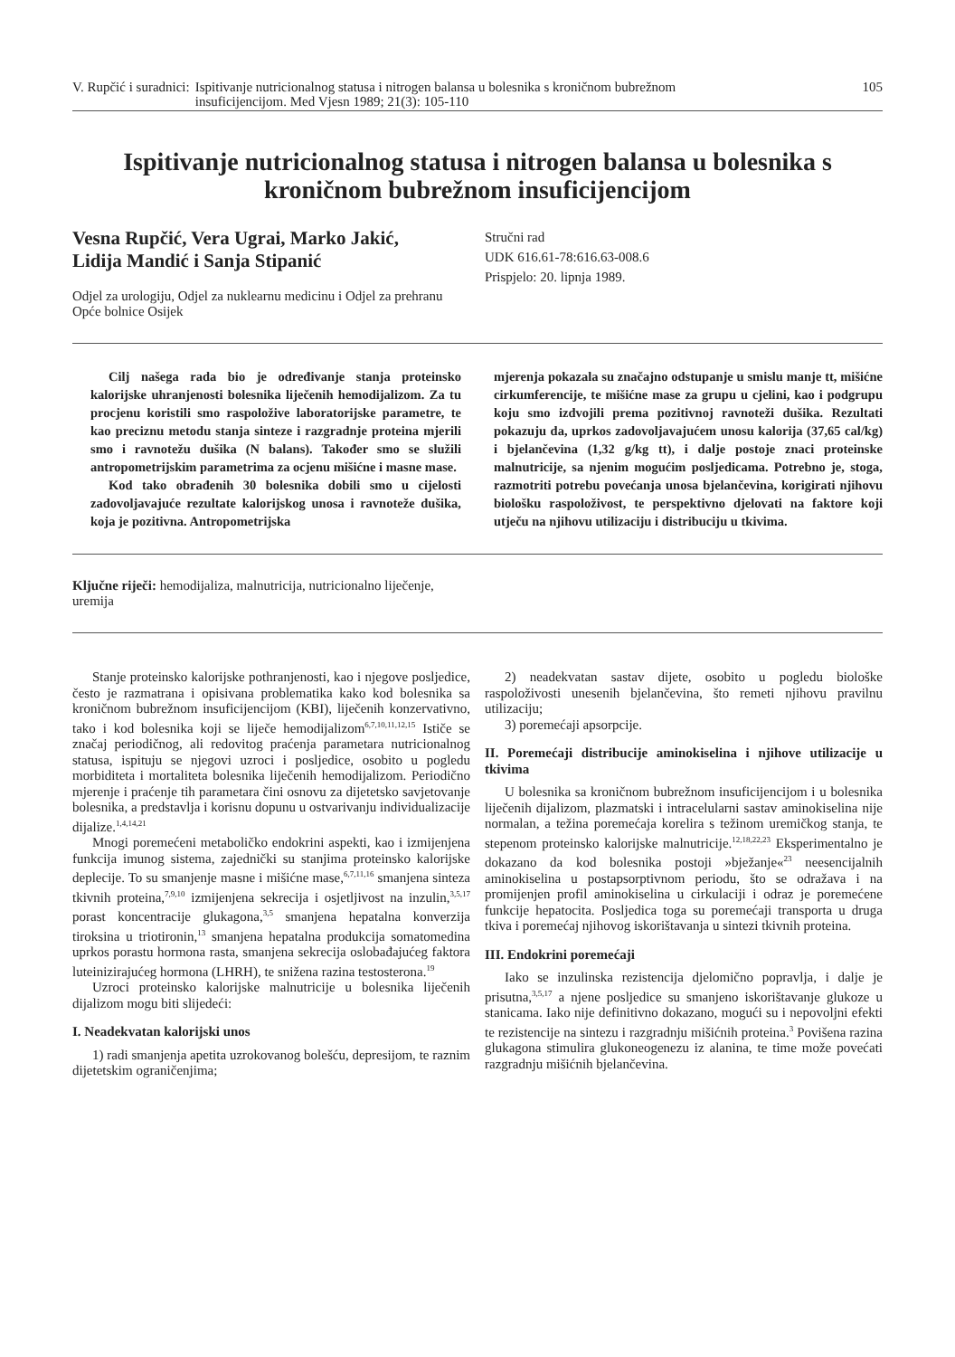V. Rupčić i suradnici: Ispitivanje nutricionalnog statusa i nitrogen balansa u bolesnika s kroničnom bubrežnom insuficijencijom. Med Vjesn 1989; 21(3): 105-110
105
Ispitivanje nutricionalnog statusa i nitrogen balansa u bolesnika s kroničnom bubrežnom insuficijencijom
Vesna Rupčić, Vera Ugrai, Marko Jakić, Lidija Mandić i Sanja Stipanić
Odjel za urologiju, Odjel za nuklearnu medicinu i Odjel za prehranu Opće bolnice Osijek
Stručni rad
UDK 616.61-78:616.63-008.6
Prispjelo: 20. lipnja 1989.
Cilj našega rada bio je određivanje stanja proteinsko kalorijske uhranjenosti bolesnika liječenih hemodijalizom. Za tu procjenu koristili smo raspoložive laboratorijske parametre, te kao preciznu metodu stanja sinteze i razgradnje proteina mjerili smo i ravnotežu dušika (N balans). Također smo se služili antropometrijskim parametrima za ocjenu mišićne i masne mase.
Kod tako obrađenih 30 bolesnika dobili smo u cijelosti zadovoljavajuće rezultate kalorijskog unosa i ravnoteže dušika, koja je pozitivna. Antropometrijska
mjerenja pokazala su značajno odstupanje u smislu manje tt, mišićne cirkumferencije, te mišićne mase za grupu u cjelini, kao i podgrupu koju smo izdvojili prema pozitivnoj ravnoteži dušika. Rezultati pokazuju da, uprkos zadovoljavajućem unosu kalorija (37,65 cal/kg) i bjelančevina (1,32 g/kg tt), i dalje postoje znaci proteinske malnutricije, sa njenim mogućim posljedicama. Potrebno je, stoga, razmotriti potrebu povećanja unosa bjelančevina, korigirati njihovu biološku raspoloživost, te perspektivno djelovati na faktore koji utječu na njihovu utilizaciju i distribuciju u tkivima.
Ključne riječi: hemodijaliza, malnutricija, nutricionalno liječenje, uremija
Stanje proteinsko kalorijske pothranjenosti, kao i njegove posljedice, često je razmatrana i opisivana problematika kako kod bolesnika sa kroničnom bubrežnom insuficijencijom (KBI), liječenih konzervativno, tako i kod bolesnika koji se liječe hemodijalizom<sup>6,7,10,11,12,15</sup> Ističe se značaj periodičnog, ali redovitog praćenja parametara nutricionalnog statusa, ispituju se njegovi uzroci i posljedice, osobito u pogledu morbiditeta i mortaliteta bolesnika liječenih hemodijalizom. Periodično mjerenje i praćenje tih parametara čini osnovu za dijetetsko savjetovanje bolesnika, a predstavlja i korisnu dopunu u ostvarivanju individualizacije dijalize.<sup>1,4,14,21</sup>
Mnogi poremećeni metaboličko endokrini aspekti, kao i izmijenjena funkcija imunog sistema, zajednički su stanjima proteinsko kalorijske deplecije. To su smanjenje masne i mišićne mase,<sup>6,7,11,16</sup> smanjena sinteza tkivnih proteina,<sup>7,9,10</sup> izmijenjena sekrecija i osjetljivost na inzulin,<sup>3,5,17</sup> porast koncentracije glukagona,<sup>3,5</sup> smanjena hepatalna konverzija tiroksina u triotironin,<sup>13</sup> smanjena hepatalna produkcija somatomedina uprkos porastu hormona rasta, smanjena sekrecija oslobađajućeg faktora luteinizirajućeg hormona (LHRH), te snižena razina testosterona.<sup>19</sup>
Uzroci proteinsko kalorijske malnutricije u bolesnika liječenih dijalizom mogu biti slijedeći:
I. Neadekvatan kalorijski unos
1) radi smanjenja apetita uzrokovanog bolešću, depresijom, te raznim dijetetskim ograničenjima;
2) neadekvatan sastav dijete, osobito u pogledu biološke raspoloživosti unesenih bjelančevina, što remeti njihovu pravilnu utilizaciju;
3) poremećaji apsorpcije.
II. Poremećaji distribucije aminokiselina i njihove utilizacije u tkivima
U bolesnika sa kroničnom bubrežnom insuficijencijom i u bolesnika liječenih dijalizom, plazmatski i intracelularni sastav aminokiselina nije normalan, a težina poremećaja korelira s težinom uremičkog stanja, te stepenom proteinsko kalorijske malnutricije.<sup>12,18,22,23</sup> Eksperimentalno je dokazano da kod bolesnika postoji »bježanje«<sup>23</sup> neesencijalnih aminokiselina u postapsorptivnom periodu, što se odražava i na promijenjen profil aminokiselina u cirkulaciji i odraz je poremećene funkcije hepatocita. Posljedica toga su poremećaji transporta u druga tkiva i poremećaj njihovog iskorištavanja u sintezi tkivnih proteina.
III. Endokrini poremećaji
Iako se inzulinska rezistencija djelomično popravlja, i dalje je prisutna,<sup>3,5,17</sup> a njene posljedice su smanjeno iskorištavanje glukoze u stanicama. Iako nije definitivno dokazano, mogući su i nepovoljni efekti te rezistencije na sintezu i razgradnju mišićnih proteina.<sup>3</sup> Povišena razina glukagona stimulira glukoneogenezu iz alanina, te time može povećati razgradnju mišićnih bjelančevina.